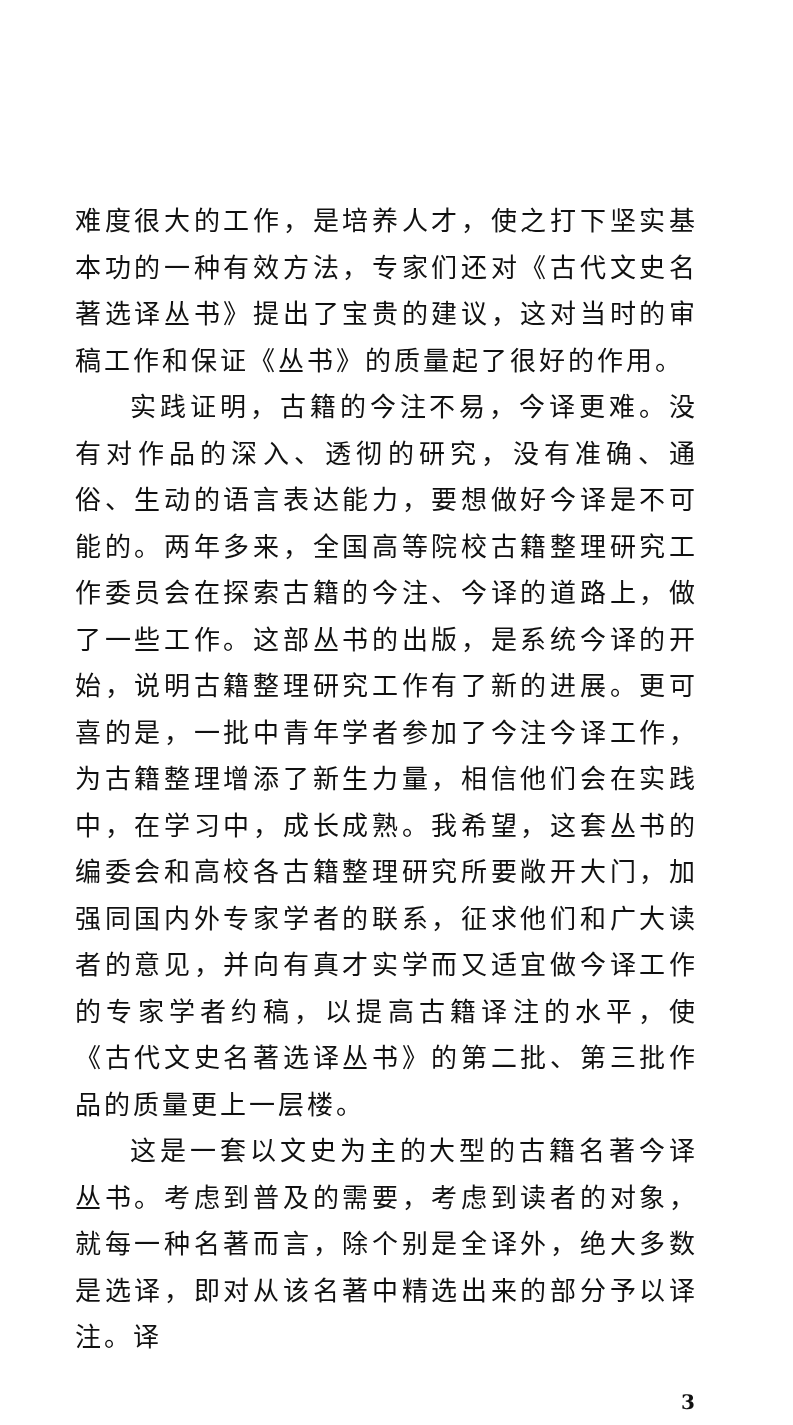难度很大的工作，是培养人才，使之打下坚实基本功的一种有效方法，专家们还对《古代文史名著选译丛书》提出了宝贵的建议，这对当时的审稿工作和保证《丛书》的质量起了很好的作用。
实践证明，古籍的今注不易，今译更难。没有对作品的深入、透彻的研究，没有准确、通俗、生动的语言表达能力，要想做好今译是不可能的。两年多来，全国高等院校古籍整理研究工作委员会在探索古籍的今注、今译的道路上，做了一些工作。这部丛书的出版，是系统今译的开始，说明古籍整理研究工作有了新的进展。更可喜的是，一批中青年学者参加了今注今译工作，为古籍整理增添了新生力量，相信他们会在实践中，在学习中，成长成熟。我希望，这套丛书的编委会和高校各古籍整理研究所要敞开大门，加强同国内外专家学者的联系，征求他们和广大读者的意见，并向有真才实学而又适宜做今译工作的专家学者约稿，以提高古籍译注的水平，使《古代文史名著选译丛书》的第二批、第三批作品的质量更上一层楼。
这是一套以文史为主的大型的古籍名著今译丛书。考虑到普及的需要，考虑到读者的对象，就每一种名著而言，除个别是全译外，绝大多数是选译，即对从该名著中精选出来的部分予以译注。译
3